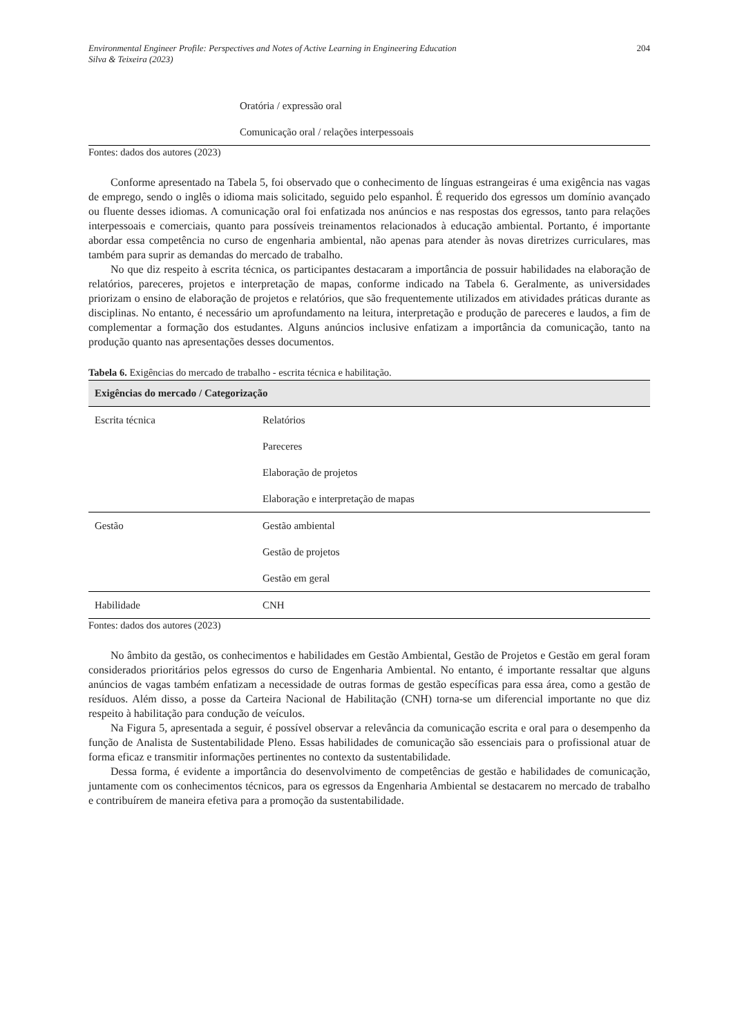Environmental Engineer Profile: Perspectives and Notes of Active Learning in Engineering Education
Silva & Teixeira (2023)
204
Oratória / expressão oral
Comunicação oral / relações interpessoais
Fontes: dados dos autores (2023)
Conforme apresentado na Tabela 5, foi observado que o conhecimento de línguas estrangeiras é uma exigência nas vagas de emprego, sendo o inglês o idioma mais solicitado, seguido pelo espanhol. É requerido dos egressos um domínio avançado ou fluente desses idiomas. A comunicação oral foi enfatizada nos anúncios e nas respostas dos egressos, tanto para relações interpessoais e comerciais, quanto para possíveis treinamentos relacionados à educação ambiental. Portanto, é importante abordar essa competência no curso de engenharia ambiental, não apenas para atender às novas diretrizes curriculares, mas também para suprir as demandas do mercado de trabalho.
No que diz respeito à escrita técnica, os participantes destacaram a importância de possuir habilidades na elaboração de relatórios, pareceres, projetos e interpretação de mapas, conforme indicado na Tabela 6. Geralmente, as universidades priorizam o ensino de elaboração de projetos e relatórios, que são frequentemente utilizados em atividades práticas durante as disciplinas. No entanto, é necessário um aprofundamento na leitura, interpretação e produção de pareceres e laudos, a fim de complementar a formação dos estudantes. Alguns anúncios inclusive enfatizam a importância da comunicação, tanto na produção quanto nas apresentações desses documentos.
Tabela 6. Exigências do mercado de trabalho - escrita técnica e habilitação.
| Exigências do mercado / Categorização | |
| --- | --- |
| Escrita técnica | Relatórios Pareceres Elaboração de projetos Elaboração e interpretação de mapas |
| Gestão | Gestão ambiental Gestão de projetos Gestão em geral |
| Habilidade | CNH |
Fontes: dados dos autores (2023)
No âmbito da gestão, os conhecimentos e habilidades em Gestão Ambiental, Gestão de Projetos e Gestão em geral foram considerados prioritários pelos egressos do curso de Engenharia Ambiental. No entanto, é importante ressaltar que alguns anúncios de vagas também enfatizam a necessidade de outras formas de gestão específicas para essa área, como a gestão de resíduos. Além disso, a posse da Carteira Nacional de Habilitação (CNH) torna-se um diferencial importante no que diz respeito à habilitação para condução de veículos.
Na Figura 5, apresentada a seguir, é possível observar a relevância da comunicação escrita e oral para o desempenho da função de Analista de Sustentabilidade Pleno. Essas habilidades de comunicação são essenciais para o profissional atuar de forma eficaz e transmitir informações pertinentes no contexto da sustentabilidade.
Dessa forma, é evidente a importância do desenvolvimento de competências de gestão e habilidades de comunicação, juntamente com os conhecimentos técnicos, para os egressos da Engenharia Ambiental se destacarem no mercado de trabalho e contribuírem de maneira efetiva para a promoção da sustentabilidade.